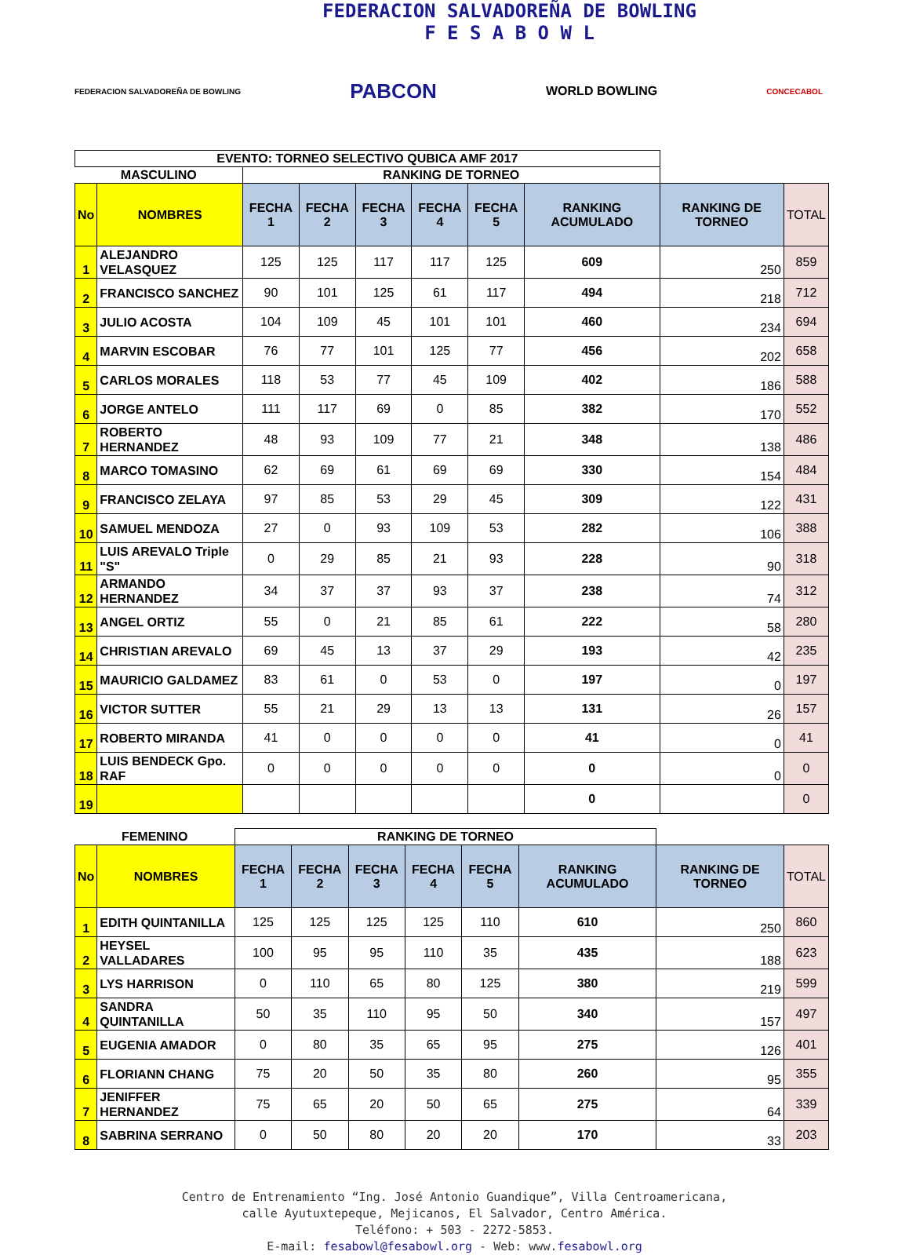FEDERACION SALVADOREÑA DE BOWLING
F E S A B O W L
FEDERACION SALVADOREÑA DE BOWLING PABCON WORLD BOWLING CONCECABOL
| EVENTO: TORNEO SELECTIVO QUBICA AMF 2017 | | | | | | | | | |
| MASCULINO | | RANKING DE TORNEO | | | | | | | |
| No | NOMBRES | FECHA 1 | FECHA 2 | FECHA 3 | FECHA 4 | FECHA 5 | RANKING ACUMULADO | RANKING DE TORNEO | TOTAL |
| 1 | ALEJANDRO VELASQUEZ | 125 | 125 | 117 | 117 | 125 | 609 | 250 | 859 |
| 2 | FRANCISCO SANCHEZ | 90 | 101 | 125 | 61 | 117 | 494 | 218 | 712 |
| 3 | JULIO ACOSTA | 104 | 109 | 45 | 101 | 101 | 460 | 234 | 694 |
| 4 | MARVIN ESCOBAR | 76 | 77 | 101 | 125 | 77 | 456 | 202 | 658 |
| 5 | CARLOS MORALES | 118 | 53 | 77 | 45 | 109 | 402 | 186 | 588 |
| 6 | JORGE ANTELO | 111 | 117 | 69 | 0 | 85 | 382 | 170 | 552 |
| 7 | ROBERTO HERNANDEZ | 48 | 93 | 109 | 77 | 21 | 348 | 138 | 486 |
| 8 | MARCO TOMASINO | 62 | 69 | 61 | 69 | 69 | 330 | 154 | 484 |
| 9 | FRANCISCO ZELAYA | 97 | 85 | 53 | 29 | 45 | 309 | 122 | 431 |
| 10 | SAMUEL MENDOZA | 27 | 0 | 93 | 109 | 53 | 282 | 106 | 388 |
| 11 | LUIS AREVALO Triple "S" | 0 | 29 | 85 | 21 | 93 | 228 | 90 | 318 |
| 12 | ARMANDO HERNANDEZ | 34 | 37 | 37 | 93 | 37 | 238 | 74 | 312 |
| 13 | ANGEL ORTIZ | 55 | 0 | 21 | 85 | 61 | 222 | 58 | 280 |
| 14 | CHRISTIAN AREVALO | 69 | 45 | 13 | 37 | 29 | 193 | 42 | 235 |
| 15 | MAURICIO GALDAMEZ | 83 | 61 | 0 | 53 | 0 | 197 | 0 | 197 |
| 16 | VICTOR SUTTER | 55 | 21 | 29 | 13 | 13 | 131 | 26 | 157 |
| 17 | ROBERTO MIRANDA | 41 | 0 | 0 | 0 | 0 | 41 | 0 | 41 |
| 18 | LUIS BENDECK Gpo. RAF | 0 | 0 | 0 | 0 | 0 | 0 | 0 | 0 |
| 19 | | | | | | | 0 | | 0 |
| FEMENINO | | RANKING DE TORNEO | | | | | | | |
| No | NOMBRES | FECHA 1 | FECHA 2 | FECHA 3 | FECHA 4 | FECHA 5 | RANKING ACUMULADO | RANKING DE TORNEO | TOTAL |
| 1 | EDITH QUINTANILLA | 125 | 125 | 125 | 125 | 110 | 610 | 250 | 860 |
| 2 | HEYSEL VALLADARES | 100 | 95 | 95 | 110 | 35 | 435 | 188 | 623 |
| 3 | LYS HARRISON | 0 | 110 | 65 | 80 | 125 | 380 | 219 | 599 |
| 4 | SANDRA QUINTANILLA | 50 | 35 | 110 | 95 | 50 | 340 | 157 | 497 |
| 5 | EUGENIA AMADOR | 0 | 80 | 35 | 65 | 95 | 275 | 126 | 401 |
| 6 | FLORIANN CHANG | 75 | 20 | 50 | 35 | 80 | 260 | 95 | 355 |
| 7 | JENIFFER HERNANDEZ | 75 | 65 | 20 | 50 | 65 | 275 | 64 | 339 |
| 8 | SABRINA SERRANO | 0 | 50 | 80 | 20 | 20 | 170 | 33 | 203 |
Centro de Entrenamiento “Ing. José Antonio Guandique”, Villa Centroamericana,
calle Ayutuxtepeque, Mejicanos, El Salvador, Centro América.
Teléfono: + 503 - 2272-5853.
E-mail: fesabowl@fesabowl.org - Web: www.fesabowl.org